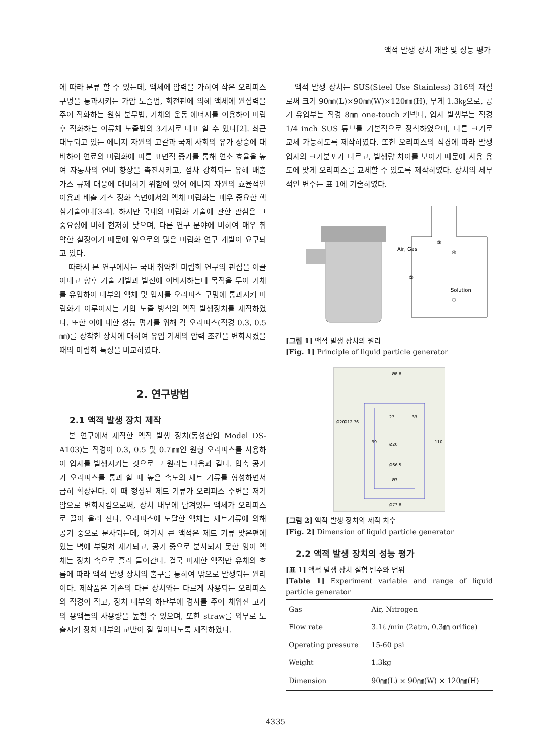액적 발생 장치 개발 및 성능 평가
에 따라 분류 할 수 있는데, 액체에 압력을 가하여 작은 오리피스 구멍을 통과시키는 가압 노즐법, 회전판에 의해 액체에 원심력을 주어 적화하는 원심 분무법, 기체의 운동 에너지를 이용하여 미립 후 적화하는 이류체 노즐법의 3가지로 대표 할 수 있다[2]. 최근 대두되고 있는 에너지 자원의 고갈과 국제 사회의 유가 상승에 대비하여 연료의 미립화에 따른 표면적 증가를 통해 연소 효율을 높여 자동차의 연비 향상을 촉진시키고, 점차 강화되는 유해 배출 가스 규제 대응에 대비하기 위함에 있어 에너지 자원의 효율적인 이용과 배출 가스 정화 측면에서의 액체 미립화는 매우 중요한 핵심기술이다[3-4]. 하지만 국내의 미립화 기술에 관한 관심은 그 중요성에 비해 현저히 낮으며, 다른 연구 분야에 비하여 매우 취약한 실정이기 때문에 앞으로의 많은 미립화 연구 개발이 요구되고 있다.
따라서 본 연구에서는 국내 취약한 미립화 연구의 관심을 이끌어내고 향후 기술 개발과 발전에 이바지하는데 목적을 두어 기체를 유입하여 내부의 액체 및 입자를 오리피스 구멍에 통과시켜 미립화가 이루어지는 가압 노즐 방식의 액적 발생장치를 제작하였다. 또한 이에 대한 성능 평가를 위해 각 오리피스(직경 0.3, 0.5㎜)를 장착한 장치에 대하여 유입 기체의 압력 조건을 변화시켰을 때의 미립화 특성을 비교하였다.
2. 연구방법
2.1 액적 발생 장치 제작
본 연구에서 제작한 액적 발생 장치(동성산업 Model DS-A103)는 직경이 0.3, 0.5 및 0.7㎜인 원형 오리피스를 사용하여 입자를 발생시키는 것으로 그 원리는 다음과 같다. 압축 공기가 오리피스를 통과 할 때 높은 속도의 제트 기류를 형성하면서 급히 확장된다. 이 때 형성된 제트 기류가 오리피스 주변을 저기압으로 변화시킴으로써, 장치 내부에 담겨있는 액체가 오리피스로 끌어 올려 진다. 오리피스에 도달한 액체는 제트기류에 의해 공기 중으로 분사되는데, 여기서 큰 액적은 제트 기류 맞은편에 있는 벽에 부딪쳐 제거되고, 공기 중으로 분사되지 못한 잉여 액체는 장치 속으로 흘러 들어간다. 결국 미세한 액적만 유체의 흐름에 따라 액적 발생 장치의 출구를 통하여 밖으로 발생되는 원리이다. 제작품은 기존의 다른 장치와는 다르게 사용되는 오리피스의 직경이 작고, 장치 내부의 하단부에 경사를 주어 채워진 고가의 용액들의 사용량을 높힐 수 있으며, 또한 straw를 외부로 노출시켜 장치 내부의 교반이 잘 일어나도록 제작하였다.
액적 발생 장치는 SUS(Steel Use Stainless) 316의 재질로써 크기 90㎜(L)×90㎜(W)×120㎜(H), 무게 1.3㎏으로, 공기 유입부는 직경 8㎜ one-touch 커넥터, 입자 발생부는 직경 1/4 inch SUS 튜브를 기본적으로 장착하였으며, 다른 크기로 교체 가능하도록 제작하였다. 또한 오리피스의 직경에 따라 발생 입자의 크기분포가 다르고, 발생량 차이를 보이기 때문에 사용 용도에 맞게 오리피스를 교체할 수 있도록 제작하였다. 장치의 세부적인 변수는 표 1에 기술하였다.
Air, Gas
Solution
①
②
③
④
[그림 1] 액적 발생 장치의 원리
[Fig. 1] Principle of liquid particle generator
Ø8.8
Ø20
Ø66.5
Ø3
Ø73.8
Ø20
Ø12.76
27
33
99
110
[그림 2] 액적 발생 장치의 제작 치수
[Fig. 2] Dimension of liquid particle generator
2.2 액적 발생 장치의 성능 평가
[표 1] 액적 발생 장치 실험 변수와 범위
[Table 1] Experiment variable and range of liquid particle generator
| Gas | Air, Nitrogen |
| Flow rate | 3.1ℓ /min (2atm, 0.3㎜ orifice) |
| Operating pressure | 15-60 psi |
| Weight | 1.3kg |
| Dimension | 90㎜(L) × 90㎜(W) × 120㎜(H) |
4335